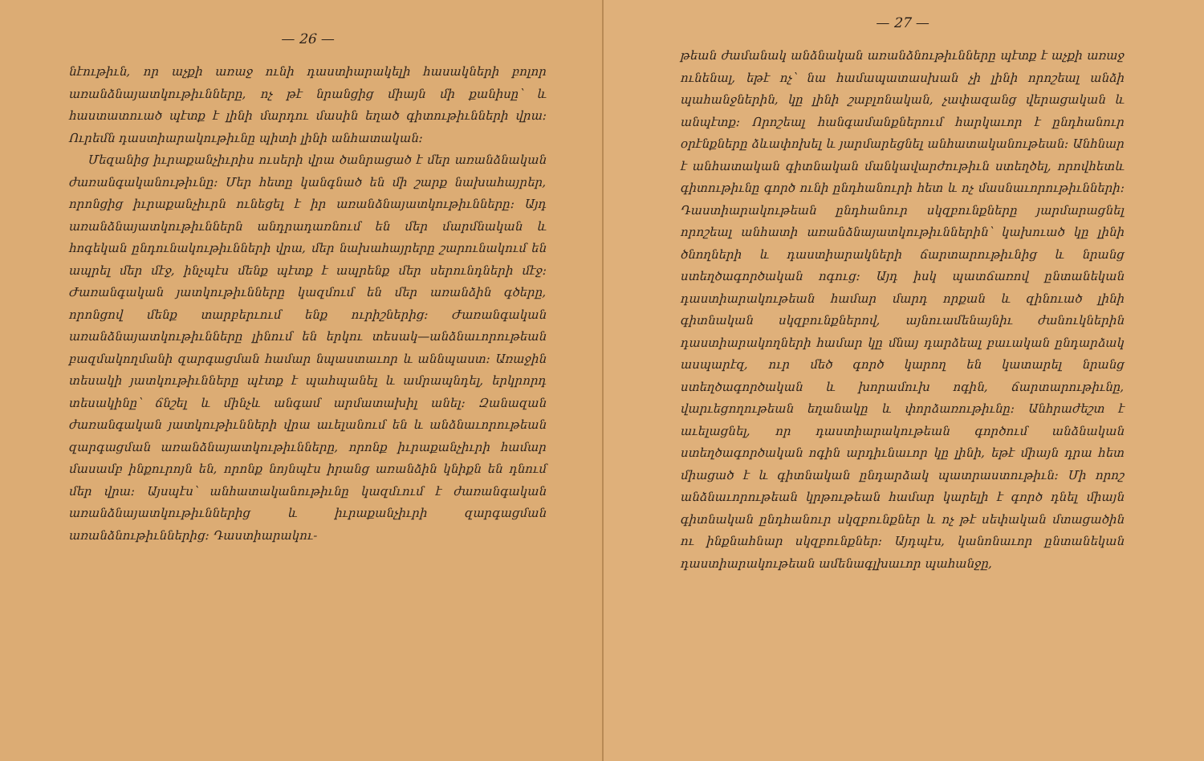— 26 —
նէութիւն, որ աչքի առաջ ունի դաստիարակելի հասակների բոլոր առանձնայատկութիւնները, ոչ թէ նրանցից միայն մի քանիսը՝ և հաստատուած պէտք է լինի մարդու մասին եղած գիտութիւնների վրա։ Ուրեմն դաստիարակութիւնը պիտի լինի անհատական։
Մեզանից իւրաքանչիւրիս ուսերի վրա ծանրացած է մեր առանձնական ժառանգականութիւնը։ Մեր հետը կանգնած են մի շարք նախահայրեր, որոնցից իւրաքանչիւրն ունեցել է իր առանձնայատկութիւնները։ Այդ առանձնայատկութիւններն անդրադառնում են մեր մարմնական և հոգեկան ընդունակութիւնների վրա, մեր նախահայրերը շարունակում են ապրել մեր մէջ, ինչպէս մենք պէտք է ապրենք մեր սերունդների մէջ։ Ժառանգական յատկութիւնները կազմում են մեր առանձին գծերը, որոնցով մենք տարբերւում ենք ուրիշներից։ Ժառանգական առանձնայատկութիւնները լինում են երկու տեսակ—անձնաւորութեան բազմակողմանի զարգացման համար նպաստաւոր և աննպաստ։ Առաջին տեսակի յատկութիւնները պէտք է պահպանել և ամրապնդել, երկրորդ տեսակինը՝ ճնշել և մինչև անգամ արմատախիլ անել։ Զանազան ժառանգական յատկութիւնների վրա աւելանում են և անձնաւորութեան զարգացման առանձնայատկութիւնները, որոնք իւրաքանչիւրի համար մասամբ ինքուրոյն են, որոնք նոյնպէս իրանց առանձին կնիքն են դնում մեր վրա։ Այսպէս՝ անհատականութիւնը կազմւում է ժառանգական առանձնայատկութիւններից և իւրաքանչիւրի զարգացման առանձնութիւններից։ Դաստիարակու-
— 27 —
թեան ժամանակ անձնական առանձնութիւնները պէտք է աչքի առաջ ունենալ, եթէ ոչ՝ նա համապատասխան չի լինի որոշեալ անձի պահանջներին, կը լինի շաբլոնական, չափազանց վերացական և անպէտք։ Որոշեալ հանգամանքներում հարկաւոր է ընդհանուր օրէնքները ձևափոխել և յարմարեցնել անհատականութեան։ Անհնար է անհատական գիտնական մանկավարժութիւն ստեղծել, որովհետև գիտութիւնը գործ ունի ընդհանուրի հետ և ոչ մասնաւորութիւնների։ Դաստիարակութեան ընդհանուր սկզբունքները յարմարացնել որոշեալ անհատի առանձնայատկութիւններին՝ կախուած կը լինի ծնողների և դաստիարակների ճարտարութիւնից և նրանց ստեղծագործական ոգուց։ Այդ իսկ պատճառով ընտանեկան դաստիարակութեան համար մարդ որքան և զինուած լինի գիտնական սկզբունքներով, այնուամենայնիւ ժանուկներին դաստիարակողների համար կը մնայ դարձեալ բաւական ընդարձակ ասպարէզ, ուր մեծ գործ կարող են կատարել նրանց ստեղծագործական և խորամուխ ոգին, ճարտարութիւնը, վարւեցողութեան եղանակը և փորձառութիւնը։ Անհրաժեշտ է աւելացնել, որ դաստիարակութեան գործում անձնական ստեղծագործական ոգին արդիւնաւոր կը լինի, եթէ միայն դրա հետ միացած է և գիտնական ընդարձակ պատրաստութիւն։ Մի որոշ անձնաւորութեան կրթութեան համար կարելի է գործ դնել միայն գիտնական ընդհանուր սկզբունքներ և ոչ թէ սեփական մտացածին ու ինքնահնար սկզբունքներ։ Այդպէս, կանոնաւոր ընտանեկան դաստիարակութեան ամենագլխաւոր պահանջը,